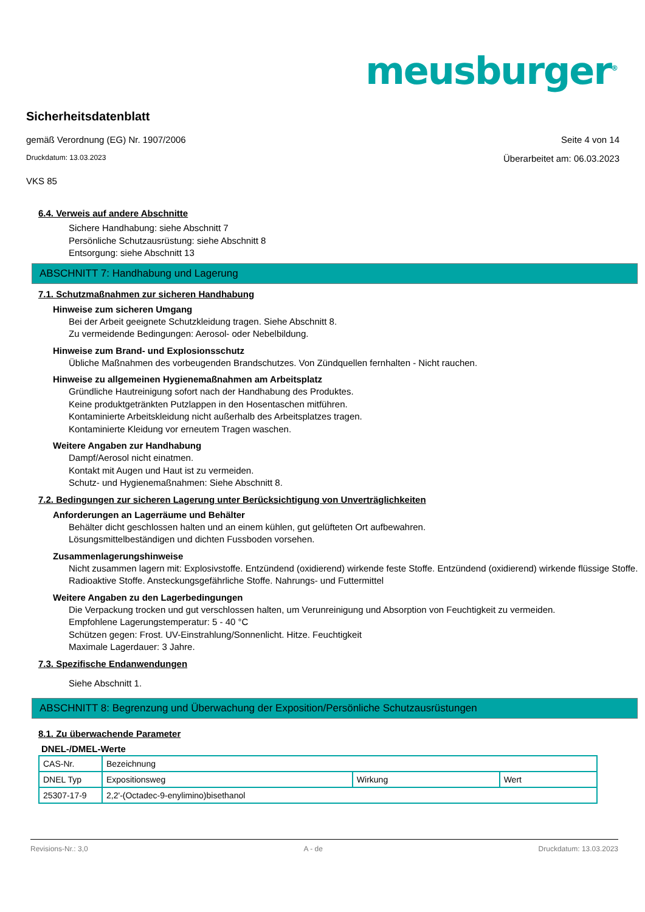meusburger<sup>®</sup>
Sicherheitsdatenblatt
gemäß Verordnung (EG) Nr. 1907/2006 Seite 4 von 14
Druckdatum: 13.03.2023 Überarbeitet am: 06.03.2023
VKS 85
6.4. Verweis auf andere Abschnitte
Sichere Handhabung: siehe Abschnitt 7
Persönliche Schutzausrüstung: siehe Abschnitt 8
Entsorgung: siehe Abschnitt 13
ABSCHNITT 7: Handhabung und Lagerung
7.1. Schutzmaßnahmen zur sicheren Handhabung
Hinweise zum sicheren Umgang
Bei der Arbeit geeignete Schutzkleidung tragen. Siehe Abschnitt 8.
Zu vermeidende Bedingungen: Aerosol- oder Nebelbildung.
Hinweise zum Brand- und Explosionsschutz
Übliche Maßnahmen des vorbeugenden Brandschutzes. Von Zündquellen fernhalten - Nicht rauchen.
Hinweise zu allgemeinen Hygienemaßnahmen am Arbeitsplatz
Gründliche Hautreinigung sofort nach der Handhabung des Produktes.
Keine produktgetränkten Putzlappen in den Hosentaschen mitführen.
Kontaminierte Arbeitskleidung nicht außerhalb des Arbeitsplatzes tragen.
Kontaminierte Kleidung vor erneutem Tragen waschen.
Weitere Angaben zur Handhabung
Dampf/Aerosol nicht einatmen.
Kontakt mit Augen und Haut ist zu vermeiden.
Schutz- und Hygienemaßnahmen: Siehe Abschnitt 8.
7.2. Bedingungen zur sicheren Lagerung unter Berücksichtigung von Unverträglichkeiten
Anforderungen an Lagerräume und Behälter
Behälter dicht geschlossen halten und an einem kühlen, gut gelüfteten Ort aufbewahren.
Lösungsmittelbeständigen und dichten Fussboden vorsehen.
Zusammenlagerungshinweise
Nicht zusammen lagern mit: Explosivstoffe. Entzündend (oxidierend) wirkende feste Stoffe. Entzündend (oxidierend) wirkende flüssige Stoffe. Radioaktive Stoffe. Ansteckungsgefährliche Stoffe. Nahrungs- und Futtermittel
Weitere Angaben zu den Lagerbedingungen
Die Verpackung trocken und gut verschlossen halten, um Verunreinigung und Absorption von Feuchtigkeit zu vermeiden.
Empfohlene Lagerungstemperatur: 5 - 40 °C
Schützen gegen: Frost. UV-Einstrahlung/Sonnenlicht. Hitze. Feuchtigkeit
Maximale Lagerdauer: 3 Jahre.
7.3. Spezifische Endanwendungen
Siehe Abschnitt 1.
ABSCHNITT 8: Begrenzung und Überwachung der Exposition/Persönliche Schutzausrüstungen
8.1. Zu überwachende Parameter
DNEL-/DMEL-Werte
| CAS-Nr. | Bezeichnung | | | |
| DNEL Typ | | Expositionsweg | Wirkung | Wert |
| 25307-17-9 | 2,2'-(Octadec-9-enylimino)bisethanol | | | |
Revisions-Nr.: 3,0 A - de Druckdatum: 13.03.2023